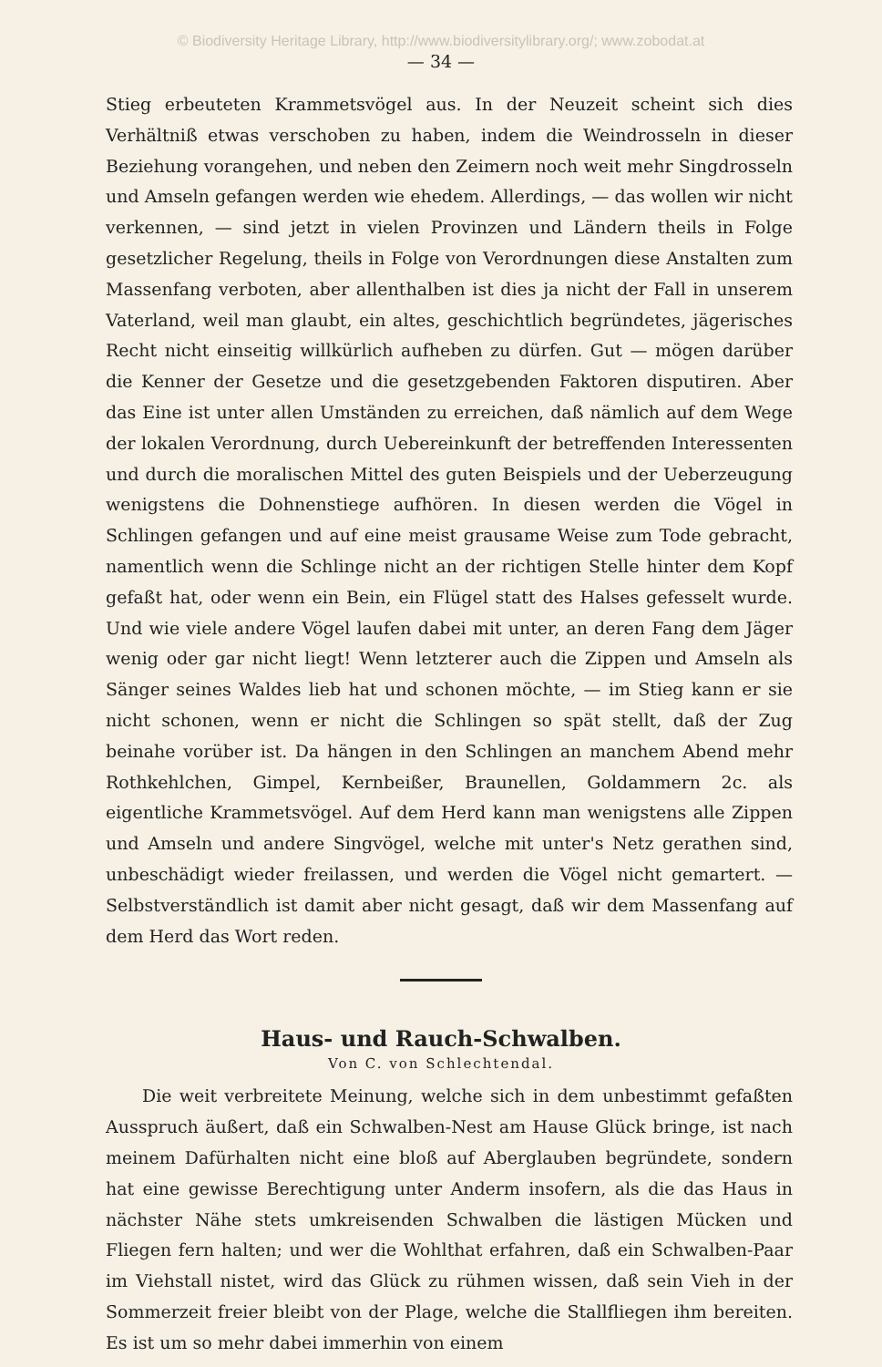© Biodiversity Heritage Library, http://www.biodiversitylibrary.org/; www.zobodat.at
— 34 —
Stieg erbeuteten Krammetsvögel aus. In der Neuzeit scheint sich dies Verhältniß etwas verschoben zu haben, indem die Weindrosseln in dieser Beziehung vorangehen, und neben den Zeimern noch weit mehr Singdrosseln und Amseln gefangen werden wie ehedem. Allerdings, — das wollen wir nicht verkennen, — sind jetzt in vielen Provinzen und Ländern theils in Folge gesetzlicher Regelung, theils in Folge von Verordnungen diese Anstalten zum Massenfang verboten, aber allenthalben ist dies ja nicht der Fall in unserem Vaterland, weil man glaubt, ein altes, geschichtlich begründetes, jägerisches Recht nicht einseitig willkürlich aufheben zu dürfen. Gut — mögen darüber die Kenner der Gesetze und die gesetzgebenden Faktoren disputiren. Aber das Eine ist unter allen Umständen zu erreichen, daß nämlich auf dem Wege der lokalen Verordnung, durch Uebereinkunft der betreffenden Interessenten und durch die moralischen Mittel des guten Beispiels und der Ueberzeugung wenigstens die Dohnenstiege aufhören. In diesen werden die Vögel in Schlingen gefangen und auf eine meist grausame Weise zum Tode gebracht, namentlich wenn die Schlinge nicht an der richtigen Stelle hinter dem Kopf gefaßt hat, oder wenn ein Bein, ein Flügel statt des Halses gefesselt wurde. Und wie viele andere Vögel laufen dabei mit unter, an deren Fang dem Jäger wenig oder gar nicht liegt! Wenn letzterer auch die Zippen und Amseln als Sänger seines Waldes lieb hat und schonen möchte, — im Stieg kann er sie nicht schonen, wenn er nicht die Schlingen so spät stellt, daß der Zug beinahe vorüber ist. Da hängen in den Schlingen an manchem Abend mehr Rothkehlchen, Gimpel, Kernbeißer, Braunellen, Goldammern 2c. als eigentliche Krammetsvögel. Auf dem Herd kann man wenigstens alle Zippen und Amseln und andere Singvögel, welche mit unter's Netz gerathen sind, unbeschädigt wieder freilassen, und werden die Vögel nicht gemartert. — Selbstverständlich ist damit aber nicht gesagt, daß wir dem Massenfang auf dem Herd das Wort reden.
Haus- und Rauch-Schwalben.
Von C. von Schlechtendal.
Die weit verbreitete Meinung, welche sich in dem unbestimmt gefaßten Ausspruch äußert, daß ein Schwalben-Nest am Hause Glück bringe, ist nach meinem Dafürhalten nicht eine bloß auf Aberglauben begründete, sondern hat eine gewisse Berechtigung unter Anderm insofern, als die das Haus in nächster Nähe stets umkreisenden Schwalben die lästigen Mücken und Fliegen fern halten; und wer die Wohlthat erfahren, daß ein Schwalben-Paar im Viehstall nistet, wird das Glück zu rühmen wissen, daß sein Vieh in der Sommerzeit freier bleibt von der Plage, welche die Stallfliegen ihm bereiten. Es ist um so mehr dabei immerhin von einem